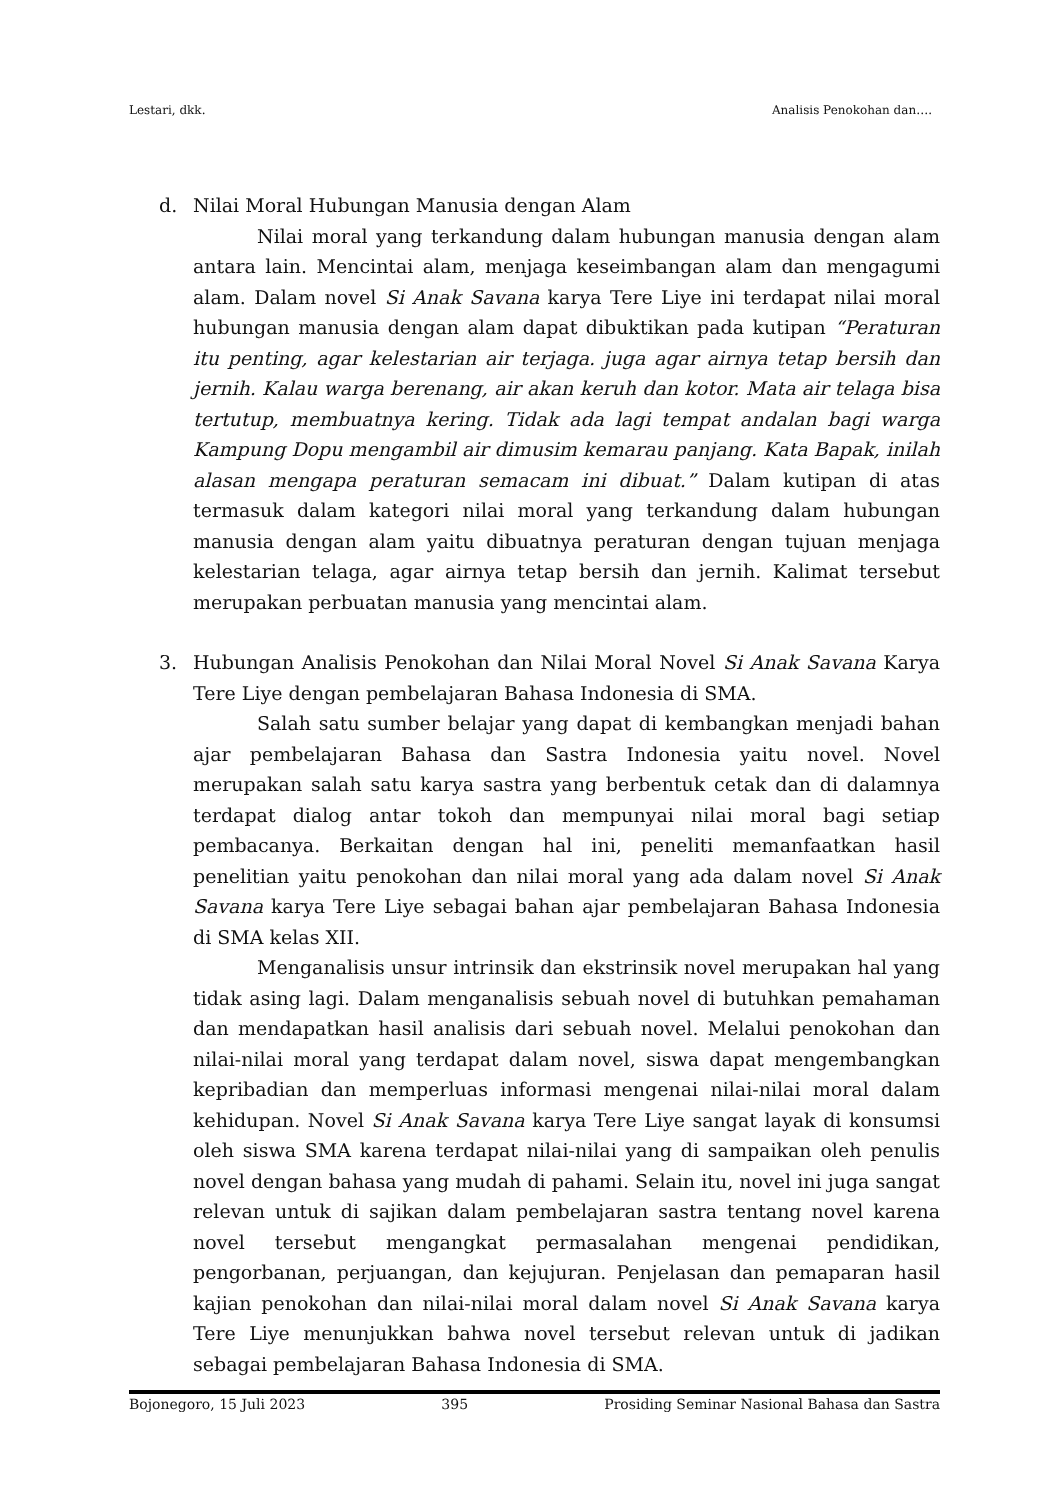Lestari, dkk. Analisis Penokohan dan….
d. Nilai Moral Hubungan Manusia dengan Alam
Nilai moral yang terkandung dalam hubungan manusia dengan alam antara lain. Mencintai alam, menjaga keseimbangan alam dan mengagumi alam. Dalam novel Si Anak Savana karya Tere Liye ini terdapat nilai moral hubungan manusia dengan alam dapat dibuktikan pada kutipan “Peraturan itu penting, agar kelestarian air terjaga. juga agar airnya tetap bersih dan jernih. Kalau warga berenang, air akan keruh dan kotor. Mata air telaga bisa tertutup, membuatnya kering. Tidak ada lagi tempat andalan bagi warga Kampung Dopu mengambil air dimusim kemarau panjang. Kata Bapak, inilah alasan mengapa peraturan semacam ini dibuat.” Dalam kutipan di atas termasuk dalam kategori nilai moral yang terkandung dalam hubungan manusia dengan alam yaitu dibuatnya peraturan dengan tujuan menjaga kelestarian telaga, agar airnya tetap bersih dan jernih. Kalimat tersebut merupakan perbuatan manusia yang mencintai alam.
3. Hubungan Analisis Penokohan dan Nilai Moral Novel Si Anak Savana Karya Tere Liye dengan pembelajaran Bahasa Indonesia di SMA.
Salah satu sumber belajar yang dapat di kembangkan menjadi bahan ajar pembelajaran Bahasa dan Sastra Indonesia yaitu novel. Novel merupakan salah satu karya sastra yang berbentuk cetak dan di dalamnya terdapat dialog antar tokoh dan mempunyai nilai moral bagi setiap pembacanya. Berkaitan dengan hal ini, peneliti memanfaatkan hasil penelitian yaitu penokohan dan nilai moral yang ada dalam novel Si Anak Savana karya Tere Liye sebagai bahan ajar pembelajaran Bahasa Indonesia di SMA kelas XII.
Menganalisis unsur intrinsik dan ekstrinsik novel merupakan hal yang tidak asing lagi. Dalam menganalisis sebuah novel di butuhkan pemahaman dan mendapatkan hasil analisis dari sebuah novel. Melalui penokohan dan nilai-nilai moral yang terdapat dalam novel, siswa dapat mengembangkan kepribadian dan memperluas informasi mengenai nilai-nilai moral dalam kehidupan. Novel Si Anak Savana karya Tere Liye sangat layak di konsumsi oleh siswa SMA karena terdapat nilai-nilai yang di sampaikan oleh penulis novel dengan bahasa yang mudah di pahami. Selain itu, novel ini juga sangat relevan untuk di sajikan dalam pembelajaran sastra tentang novel karena novel tersebut mengangkat permasalahan mengenai pendidikan, pengorbanan, perjuangan, dan kejujuran. Penjelasan dan pemaparan hasil kajian penokohan dan nilai-nilai moral dalam novel Si Anak Savana karya Tere Liye menunjukkan bahwa novel tersebut relevan untuk di jadikan sebagai pembelajaran Bahasa Indonesia di SMA.
Bojonegoro, 15 Juli 2023 395 Prosiding Seminar Nasional Bahasa dan Sastra